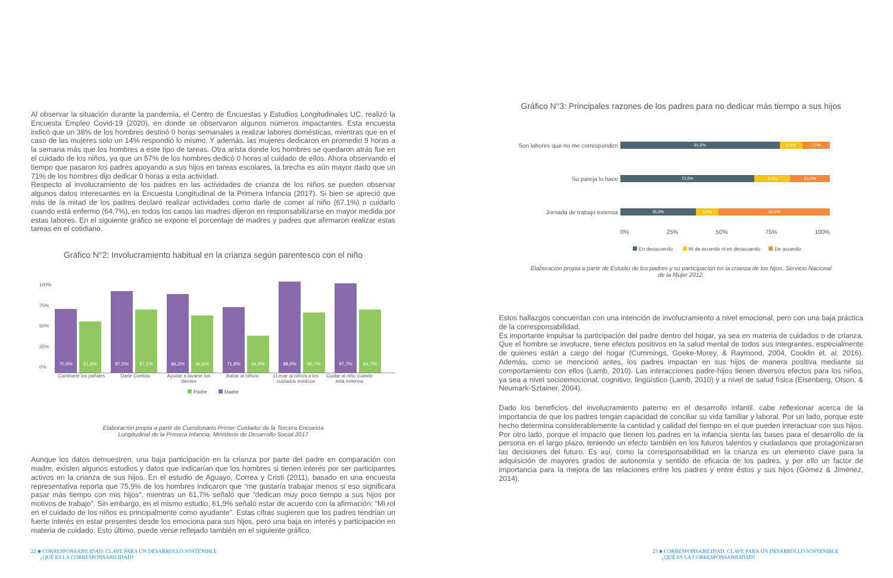Al observar la situación durante la pandemia, el Centro de Encuestas y Estudios Longitudinales UC, realizó la Encuesta Empleo Covid-19 (2020), en donde se observaron algunos números impactantes. Esta encuesta indicó que un 38% de los hombres destinó 0 horas semanales a realizar labores domésticas, mientras que en el caso de las mujeres solo un 14% respondió lo mismo. Y además, las mujeres dedicaron en promedio 9 horas a la semana más que los hombres a este tipo de tareas. Otra arista donde los hombres se quedaron atrás fue en el cuidado de los niños, ya que un 57% de los hombres dedicó 0 horas al cuidado de ellos. Ahora observando el tiempo que pasaron los padres apoyando a sus hijos en tareas escolares, la brecha es aún mayor dado que un 71% de los hombres dijo dedicar 0 horas a esta actividad.
Respecto al involucramiento de los padres en las actividades de crianza de los niños se pueden observar algunos datos interesantes en la Encuesta Longitudinal de la Primera Infancia (2017). Si bien se apreció que más de la mitad de los padres declaró realizar actividades como darle de comer al niño (67,1%) o cuidarlo cuando está enfermo (64,7%), en todos los casos las madres dijeron en responsabilizarse en mayor medida por estas labores. En el siguiente gráfico se expone el porcentaje de madres y padres que afirmaron realizar estas tareas en el cotidiano.
Gráfico N°2: Involucramiento habitual en la crianza según parentesco con el niño
100%
75%
50%
25%
0%
70,9%
51,8%
87,5%
67,1%
86,3%
56,6%
71,8%
34,9%
98,0%
56,7%
97,7%
64,7%
Cambiarle los pañales Darle Comida Ayudar a lavarse los dientes Bañar al niño/a LLevar al niño/a a los cuidados médicos Cuidar al niño cuando está enfermo
Padre Madre
Elaboración propia a partir de Cuestionario Primer Cuidador de la Tercera Encuesta
Longitudinal de la Primera Infancia, Ministerio de Desarrollo Social 2017
Aunque los datos demuestren, una baja participación en la crianza por parte del padre en comparación con madre, existen algunos estudios y datos que indicarían que los hombres si tienen interés por ser participantes activos en la crianza de sus hijos. En el estudio de Aguayo, Correa y Cristi (2011), basado en una encuesta representativa reporta que 75,9% de los hombres indicaron que “me gustaría trabajar menos si eso significara pasar más tiempo con mis hijos”, mientras un 61,7% señaló que “dedican muy poco tiempo a sus hijos por motivos de trabajo”. Sin embargo, en el mismo estudio, 61,9% señaló estar de acuerdo con la afirmación: “Mi rol en el cuidado de los niños es principalmente como ayudante”. Estas cifras sugieren que los padres tendrían un fuerte interés en estar presentes desde los emociona para sus hijos, pero una baja en interés y participación en materia de cuidado. Esto último, puede verse reflejado también en el siguiente gráfico.
22 ■ CORRESPONSABILIDAD: CLAVE PARA UN DESARROLLO SOSTENIBLE
¿QUÉ ES LA CORRESPONSABILIDAD?
Gráfico N°3: Principales razones de los padres para no dedicar más tiempo a sus hijos
Son labores que no me corresponden
91,0% 2,0% 7,0%
Su pareja lo hace
73,0% 4,0% 23,0%
Jornada de trabajo extensa
35,0% 3,0% 62,0%
0% 25% 50% 75% 100%
En desacuerdo Ni de acuerdo ni en desacuerdo De acuerdo
Elaboración propia a partir de Estudio de los padres y su participación en la crianza de los hijos, Servicio Nacional
de la Mujer 2012.
Estos hallazgos concuerdan con una intención de involucramiento a nivel emocional, pero con una baja práctica de la corresponsabilidad.
Es importante impulsar la participación del padre dentro del hogar, ya sea en materia de cuidados o de crianza. Que el hombre se involucre, tiene efectos positivos en la salud mental de todos sus integrantes, especialmente de quienes están a cargo del hogar (Cummings, Goeke-Morey, & Raymond, 2004, Cooklin et. al, 2016). Además, como se mencionó antes, los padres impactan en sus hijos de manera positiva mediante su comportamiento con ellos (Lamb, 2010). Las interacciones padre-hijos tienen diversos efectos para los niños, ya sea a nivel socioemocional, cognitivo, lingüístico (Lamb, 2010) y a nivel de salud física (Eisenberg, Olson, & Neumark-Sztainer, 2004).
Dado los beneficios del involucramiento paterno en el desarrollo infantil, cabe reflexionar acerca de la importancia de que los padres tengan capacidad de conciliar su vida familiar y laboral. Por un lado, porque este hecho determina considerablemente la cantidad y calidad del tiempo en el que pueden interactuar con sus hijos. Por otro lado, porque el impacto que tienen los padres en la infancia sienta las bases para el desarrollo de la persona en el largo plazo, teniendo un efecto también en los futuros talentos y ciudadanos que protagonizaran las decisiones del futuro. Es así, como la corresponsabilidad en la crianza es un elemento clave para la adquisición de mayores grados de autonomía y sentido de eficacia de los padres, y por ello un factor de importancia para la mejora de las relaciones entre los padres y entre éstos y sus hijos (Gómez & Jiménez, 2014).
23 ■ CORRESPONSABILIDAD: CLAVE PARA UN DESARROLLO SOSTENIBLE
¿QUÉ ES LA CORRESPONSABILIDAD?